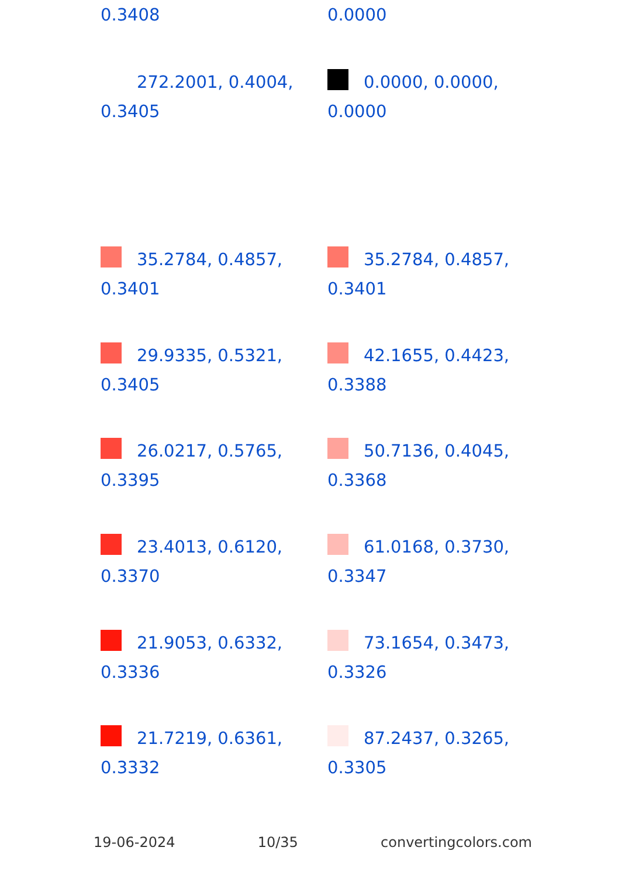0.3408 0.0000
272.2001, 0.4004, 0.3405
0.0000, 0.0000, 0.0000
35.2784, 0.4857, 0.3401
35.2784, 0.4857, 0.3401
29.9335, 0.5321, 0.3405
42.1655, 0.4423, 0.3388
26.0217, 0.5765, 0.3395
50.7136, 0.4045, 0.3368
23.4013, 0.6120, 0.3370
61.0168, 0.3730, 0.3347
21.9053, 0.6332, 0.3336
73.1654, 0.3473, 0.3326
21.7219, 0.6361, 0.3332
87.2437, 0.3265, 0.3305
19-06-2024 10/35 convertingcolors.com